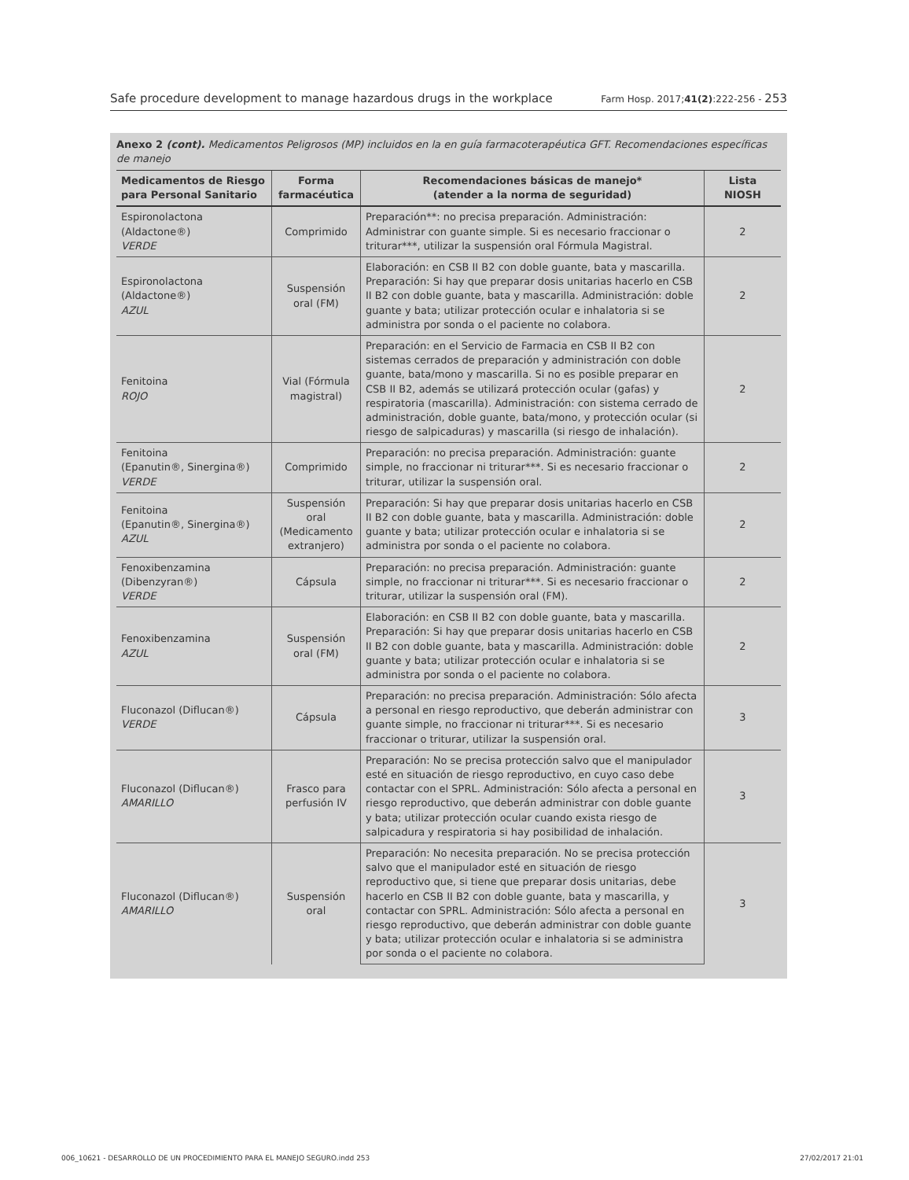Safe procedure development to manage hazardous drugs in the workplace Farm Hosp. 2017;41(2):222-256 - 253
Anexo 2 (cont). Medicamentos Peligrosos (MP) incluidos en la en guía farmacoterapéutica GFT. Recomendaciones específicas de manejo
| Medicamentos de Riesgo para Personal Sanitario | Forma farmacéutica | Recomendaciones básicas de manejo* (atender a la norma de seguridad) | Lista NIOSH |
| --- | --- | --- | --- |
| Espironolactona (Aldactone®) VERDE | Comprimido | Preparación**: no precisa preparación. Administración: Administrar con guante simple. Si es necesario fraccionar o triturar***, utilizar la suspensión oral Fórmula Magistral. | 2 |
| Espironolactona (Aldactone®) AZUL | Suspensión oral (FM) | Elaboración: en CSB II B2 con doble guante, bata y mascarilla. Preparación: Si hay que preparar dosis unitarias hacerlo en CSB II B2 con doble guante, bata y mascarilla. Administración: doble guante y bata; utilizar protección ocular e inhalatoria si se administra por sonda o el paciente no colabora. | 2 |
| Fenitoina ROJO | Vial (Fórmula magistral) | Preparación: en el Servicio de Farmacia en CSB II B2 con sistemas cerrados de preparación y administración con doble guante, bata/mono y mascarilla. Si no es posible preparar en CSB II B2, además se utilizará protección ocular (gafas) y respiratoria (mascarilla). Administración: con sistema cerrado de administración, doble guante, bata/mono, y protección ocular (si riesgo de salpicaduras) y mascarilla (si riesgo de inhalación). | 2 |
| Fenitoina (Epanutin®, Sinergina®) VERDE | Comprimido | Preparación: no precisa preparación. Administración: guante simple, no fraccionar ni triturar***. Si es necesario fraccionar o triturar, utilizar la suspensión oral. | 2 |
| Fenitoina (Epanutin®, Sinergina®) AZUL | Suspensión oral (Medicamento extranjero) | Preparación: Si hay que preparar dosis unitarias hacerlo en CSB II B2 con doble guante, bata y mascarilla. Administración: doble guante y bata; utilizar protección ocular e inhalatoria si se administra por sonda o el paciente no colabora. | 2 |
| Fenoxibenzamina (Dibenzyran®) VERDE | Cápsula | Preparación: no precisa preparación. Administración: guante simple, no fraccionar ni triturar***. Si es necesario fraccionar o triturar, utilizar la suspensión oral (FM). | 2 |
| Fenoxibenzamina AZUL | Suspensión oral (FM) | Elaboración: en CSB II B2 con doble guante, bata y mascarilla. Preparación: Si hay que preparar dosis unitarias hacerlo en CSB II B2 con doble guante, bata y mascarilla. Administración: doble guante y bata; utilizar protección ocular e inhalatoria si se administra por sonda o el paciente no colabora. | 2 |
| Fluconazol (Diflucan®) VERDE | Cápsula | Preparación: no precisa preparación. Administración: Sólo afecta a personal en riesgo reproductivo, que deberán administrar con guante simple, no fraccionar ni triturar***. Si es necesario fraccionar o triturar, utilizar la suspensión oral. | 3 |
| Fluconazol (Diflucan®) AMARILLO | Frasco para perfusión IV | Preparación: No se precisa protección salvo que el manipulador esté en situación de riesgo reproductivo, en cuyo caso debe contactar con el SPRL. Administración: Sólo afecta a personal en riesgo reproductivo, que deberán administrar con doble guante y bata; utilizar protección ocular cuando exista riesgo de salpicadura y respiratoria si hay posibilidad de inhalación. | 3 |
| Fluconazol (Diflucan®) AMARILLO | Suspensión oral | Preparación: No necesita preparación. No se precisa protección salvo que el manipulador esté en situación de riesgo reproductivo que, si tiene que preparar dosis unitarias, debe hacerlo en CSB II B2 con doble guante, bata y mascarilla, y contactar con SPRL. Administración: Sólo afecta a personal en riesgo reproductivo, que deberán administrar con doble guante y bata; utilizar protección ocular e inhalatoria si se administra por sonda o el paciente no colabora. | 3 |
006_10621 - DESARROLLO DE UN PROCEDIMIENTO PARA EL MANEJO SEGURO.indd 253 27/02/2017 21:01